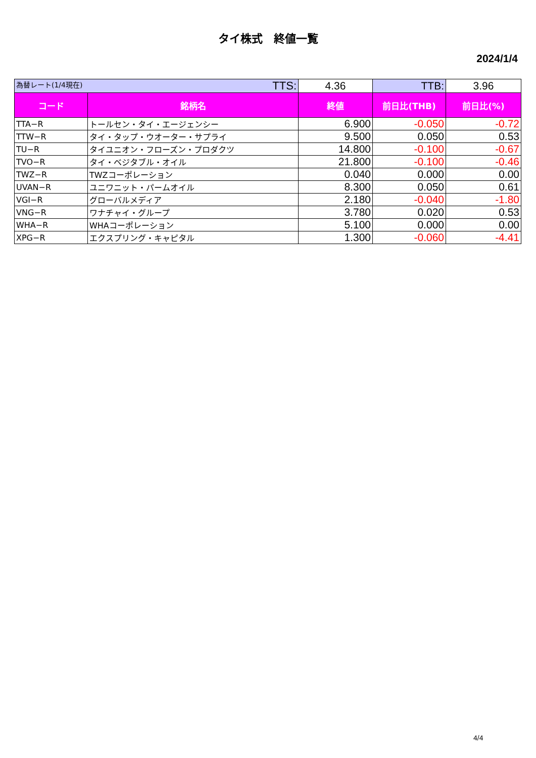タイ株式　終値一覧
2024/1/4
| 為替レート(1/4現在) TTS: | | 4.36 | TTB: | 3.96 |
| コード | 銘柄名 | 終値 | 前日比(THB) | 前日比(%) |
| TTA−R | トールセン・タイ・エージェンシー | 6.900 | -0.050 | -0.72 |
| TTW−R | タイ・タップ・ウオーター・サプライ | 9.500 | 0.050 | 0.53 |
| TU−R | タイユニオン・フローズン・プロダクツ | 14.800 | -0.100 | -0.67 |
| TVO−R | タイ・ベジタブル・オイル | 21.800 | -0.100 | -0.46 |
| TWZ−R | TWZコーポレーション | 0.040 | 0.000 | 0.00 |
| UVAN−R | ユニワニット・パームオイル | 8.300 | 0.050 | 0.61 |
| VGI−R | グローバルメディア | 2.180 | -0.040 | -1.80 |
| VNG−R | ワナチャイ・グループ | 3.780 | 0.020 | 0.53 |
| WHA−R | WHAコーポレーション | 5.100 | 0.000 | 0.00 |
| XPG−R | エクスプリング・キャピタル | 1.300 | -0.060 | -4.41 |
4/4